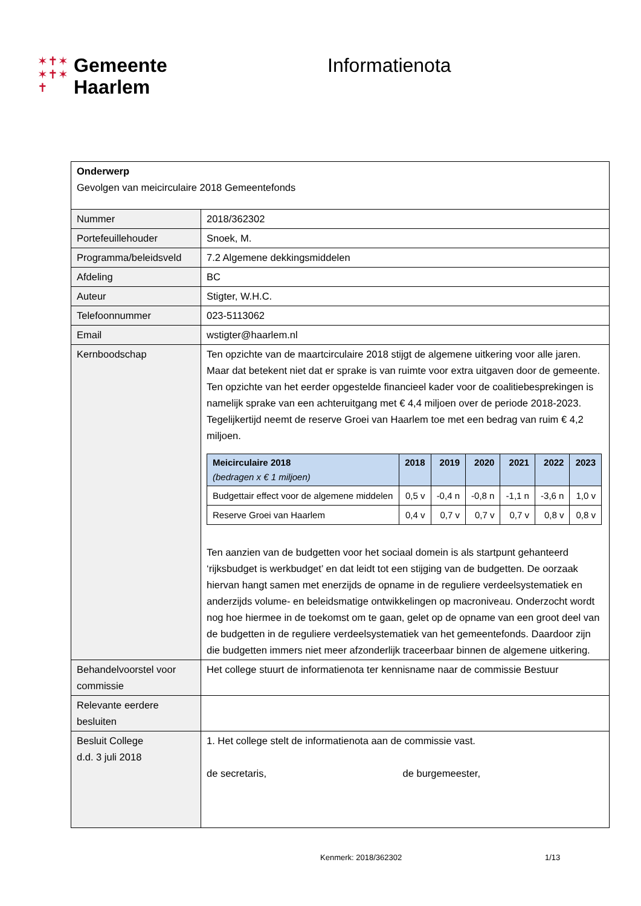✶✝✶
✶✝✶
✝
Gemeente
Haarlem
Informatienota
| Onderwerp Gevolgen van meicirculaire 2018 Gemeentefonds | |
| Nummer | 2018/362302 |
| Portefeuillehouder | Snoek, M. |
| Programma/beleidsveld | 7.2 Algemene dekkingsmiddelen |
| Afdeling | BC |
| Auteur | Stigter, W.H.C. |
| Telefoonnummer | 023-5113062 |
| Email | wstigter@haarlem.nl |
| Kernboodschap | Ten opzichte van de maartcirculaire 2018 stijgt de algemene uitkering voor alle jaren. Maar dat betekent niet dat er sprake is van ruimte voor extra uitgaven door de gemeente. Ten opzichte van het eerder opgestelde financieel kader voor de coalitiebesprekingen is namelijk sprake van een achteruitgang met € 4,4 miljoen over de periode 2018-2023. Tegelijkertijd neemt de reserve Groei van Haarlem toe met een bedrag van ruim € 4,2 miljoen. / Meicirculaire 2018 (bedragen x € 1 miljoen) / 2018 / 2019 / 2020 / 2021 / 2022 / 2023 / / --- / --- / --- / --- / --- / --- / --- / / Budgettair effect voor de algemene middelen / 0,5 v / -0,4 n / -0,8 n / -1,1 n / -3,6 n / 1,0 v / / Reserve Groei van Haarlem / 0,4 v / 0,7 v / 0,7 v / 0,7 v / 0,8 v / 0,8 v / Ten aanzien van de budgetten voor het sociaal domein is als startpunt gehanteerd ‘rijksbudget is werkbudget’ en dat leidt tot een stijging van de budgetten. De oorzaak hiervan hangt samen met enerzijds de opname in de reguliere verdeelsystematiek en anderzijds volume- en beleidsmatige ontwikkelingen op macroniveau. Onderzocht wordt nog hoe hiermee in de toekomst om te gaan, gelet op de opname van een groot deel van de budgetten in de reguliere verdeelsystematiek van het gemeentefonds. Daardoor zijn die budgetten immers niet meer afzonderlijk traceerbaar binnen de algemene uitkering. |
| Behandelvoorstel voor commissie | Het college stuurt de informatienota ter kennisname naar de commissie Bestuur |
| Relevante eerdere besluiten | |
| Besluit College d.d. 3 juli 2018 | 1. Het college stelt de informatienota aan de commissie vast. de secretaris, de burgemeester, |
Kenmerk: 2018/362302 1/13